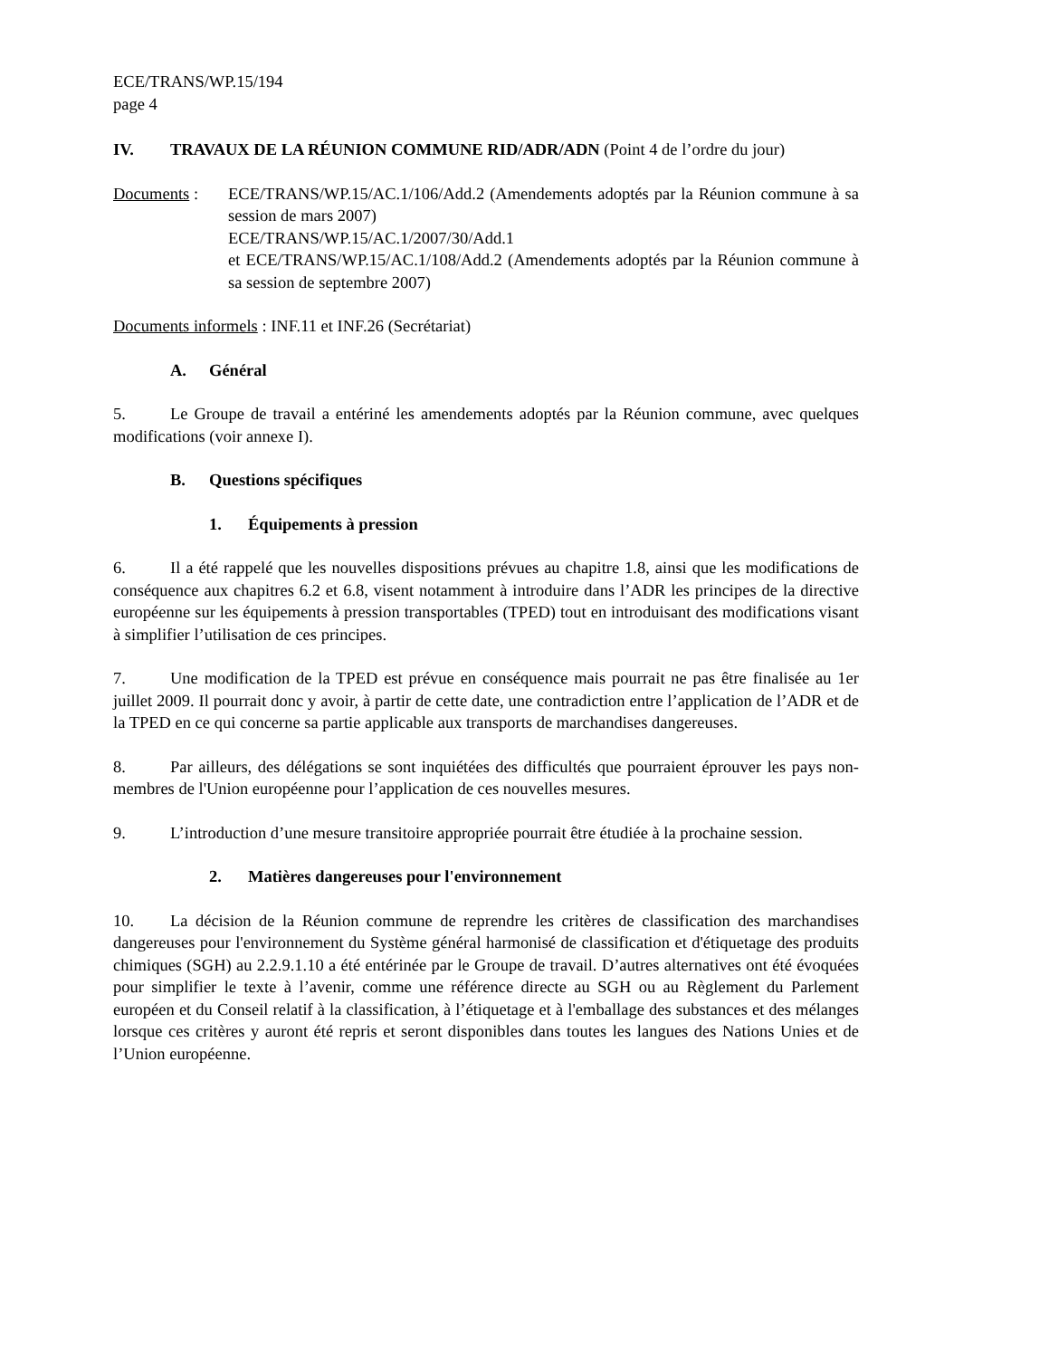ECE/TRANS/WP.15/194
page 4
IV. TRAVAUX DE LA RÉUNION COMMUNE RID/ADR/ADN (Point 4 de l’ordre du jour)
Documents : ECE/TRANS/WP.15/AC.1/106/Add.2 (Amendements adoptés par la Réunion commune à sa session de mars 2007)
ECE/TRANS/WP.15/AC.1/2007/30/Add.1
et ECE/TRANS/WP.15/AC.1/108/Add.2 (Amendements adoptés par la Réunion commune à sa session de septembre 2007)
Documents informels : INF.11 et INF.26 (Secrétariat)
A. Général
5. Le Groupe de travail a entériné les amendements adoptés par la Réunion commune, avec quelques modifications (voir annexe I).
B. Questions spécifiques
1. Équipements à pression
6. Il a été rappelé que les nouvelles dispositions prévues au chapitre 1.8, ainsi que les modifications de conséquence aux chapitres 6.2 et 6.8, visent notamment à introduire dans l’ADR les principes de la directive européenne sur les équipements à pression transportables (TPED) tout en introduisant des modifications visant à simplifier l’utilisation de ces principes.
7. Une modification de la TPED est prévue en conséquence mais pourrait ne pas être finalisée au 1er juillet 2009. Il pourrait donc y avoir, à partir de cette date, une contradiction entre l’application de l’ADR et de la TPED en ce qui concerne sa partie applicable aux transports de marchandises dangereuses.
8. Par ailleurs, des délégations se sont inquiétées des difficultés que pourraient éprouver les pays non-membres de l'Union européenne pour l’application de ces nouvelles mesures.
9. L’introduction d’une mesure transitoire appropriée pourrait être étudiée à la prochaine session.
2. Matières dangereuses pour l'environnement
10. La décision de la Réunion commune de reprendre les critères de classification des marchandises dangereuses pour l'environnement du Système général harmonisé de classification et d'étiquetage des produits chimiques (SGH) au 2.2.9.1.10 a été entérinée par le Groupe de travail. D’autres alternatives ont été évoquées pour simplifier le texte à l’avenir, comme une référence directe au SGH ou au Règlement du Parlement européen et du Conseil relatif à la classification, à l’étiquetage et à l'emballage des substances et des mélanges lorsque ces critères y auront été repris et seront disponibles dans toutes les langues des Nations Unies et de l’Union européenne.